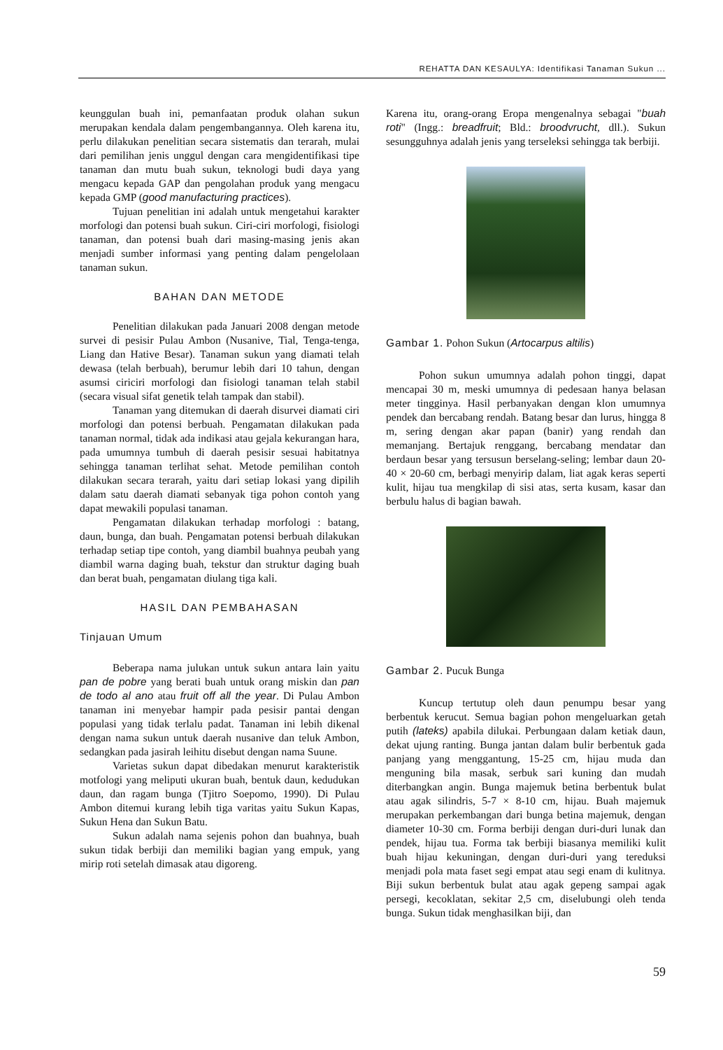REHATTA DAN KESAULYA: Identifikasi Tanaman Sukun ...
keunggulan buah ini, pemanfaatan produk olahan sukun merupakan kendala dalam pengembangannya. Oleh karena itu, perlu dilakukan penelitian secara sistematis dan terarah, mulai dari pemilihan jenis unggul dengan cara mengidentifikasi tipe tanaman dan mutu buah sukun, teknologi budi daya yang mengacu kepada GAP dan pengolahan produk yang mengacu kepada GMP (good manufacturing practices).
Tujuan penelitian ini adalah untuk mengetahui karakter morfologi dan potensi buah sukun. Ciri-ciri morfologi, fisiologi tanaman, dan potensi buah dari masing-masing jenis akan menjadi sumber informasi yang penting dalam pengelolaan tanaman sukun.
BAHAN DAN METODE
Penelitian dilakukan pada Januari 2008 dengan metode survei di pesisir Pulau Ambon (Nusanive, Tial, Tenga-tenga, Liang dan Hative Besar). Tanaman sukun yang diamati telah dewasa (telah berbuah), berumur lebih dari 10 tahun, dengan asumsi ciriciri morfologi dan fisiologi tanaman telah stabil (secara visual sifat genetik telah tampak dan stabil).
Tanaman yang ditemukan di daerah disurvei diamati ciri morfologi dan potensi berbuah. Pengamatan dilakukan pada tanaman normal, tidak ada indikasi atau gejala kekurangan hara, pada umumnya tumbuh di daerah pesisir sesuai habitatnya sehingga tanaman terlihat sehat. Metode pemilihan contoh dilakukan secara terarah, yaitu dari setiap lokasi yang dipilih dalam satu daerah diamati sebanyak tiga pohon contoh yang dapat mewakili populasi tanaman.
Pengamatan dilakukan terhadap morfologi : batang, daun, bunga, dan buah. Pengamatan potensi berbuah dilakukan terhadap setiap tipe contoh, yang diambil buahnya peubah yang diambil warna daging buah, tekstur dan struktur daging buah dan berat buah, pengamatan diulang tiga kali.
HASIL DAN PEMBAHASAN
Tinjauan Umum
Beberapa nama julukan untuk sukun antara lain yaitu pan de pobre yang berati buah untuk orang miskin dan pan de todo al ano atau fruit off all the year. Di Pulau Ambon tanaman ini menyebar hampir pada pesisir pantai dengan populasi yang tidak terlalu padat. Tanaman ini lebih dikenal dengan nama sukun untuk daerah nusanive dan teluk Ambon, sedangkan pada jasirah leihitu disebut dengan nama Suune.
Varietas sukun dapat dibedakan menurut karakteristik motfologi yang meliputi ukuran buah, bentuk daun, kedudukan daun, dan ragam bunga (Tjitro Soepomo, 1990). Di Pulau Ambon ditemui kurang lebih tiga varitas yaitu Sukun Kapas, Sukun Hena dan Sukun Batu.
Sukun adalah nama sejenis pohon dan buahnya, buah sukun tidak berbiji dan memiliki bagian yang empuk, yang mirip roti setelah dimasak atau digoreng.
Karena itu, orang-orang Eropa mengenalnya sebagai "buah roti" (Ingg.: breadfruit; Bld.: broodvrucht, dll.). Sukun sesungguhnya adalah jenis yang terseleksi sehingga tak berbiji.
Gambar 1. Pohon Sukun (Artocarpus altilis)
Pohon sukun umumnya adalah pohon tinggi, dapat mencapai 30 m, meski umumnya di pedesaan hanya belasan meter tingginya. Hasil perbanyakan dengan klon umumnya pendek dan bercabang rendah. Batang besar dan lurus, hingga 8 m, sering dengan akar papan (banir) yang rendah dan memanjang. Bertajuk renggang, bercabang mendatar dan berdaun besar yang tersusun berselang-seling; lembar daun 20-40 × 20-60 cm, berbagi menyirip dalam, liat agak keras seperti kulit, hijau tua mengkilap di sisi atas, serta kusam, kasar dan berbulu halus di bagian bawah.
Gambar 2. Pucuk Bunga
Kuncup tertutup oleh daun penumpu besar yang berbentuk kerucut. Semua bagian pohon mengeluarkan getah putih (lateks) apabila dilukai. Perbungaan dalam ketiak daun, dekat ujung ranting. Bunga jantan dalam bulir berbentuk gada panjang yang menggantung, 15-25 cm, hijau muda dan menguning bila masak, serbuk sari kuning dan mudah diterbangkan angin. Bunga majemuk betina berbentuk bulat atau agak silindris, 5-7 × 8-10 cm, hijau. Buah majemuk merupakan perkembangan dari bunga betina majemuk, dengan diameter 10-30 cm. Forma berbiji dengan duri-duri lunak dan pendek, hijau tua. Forma tak berbiji biasanya memiliki kulit buah hijau kekuningan, dengan duri-duri yang tereduksi menjadi pola mata faset segi empat atau segi enam di kulitnya. Biji sukun berbentuk bulat atau agak gepeng sampai agak persegi, kecoklatan, sekitar 2,5 cm, diselubungi oleh tenda bunga. Sukun tidak menghasilkan biji, dan
59